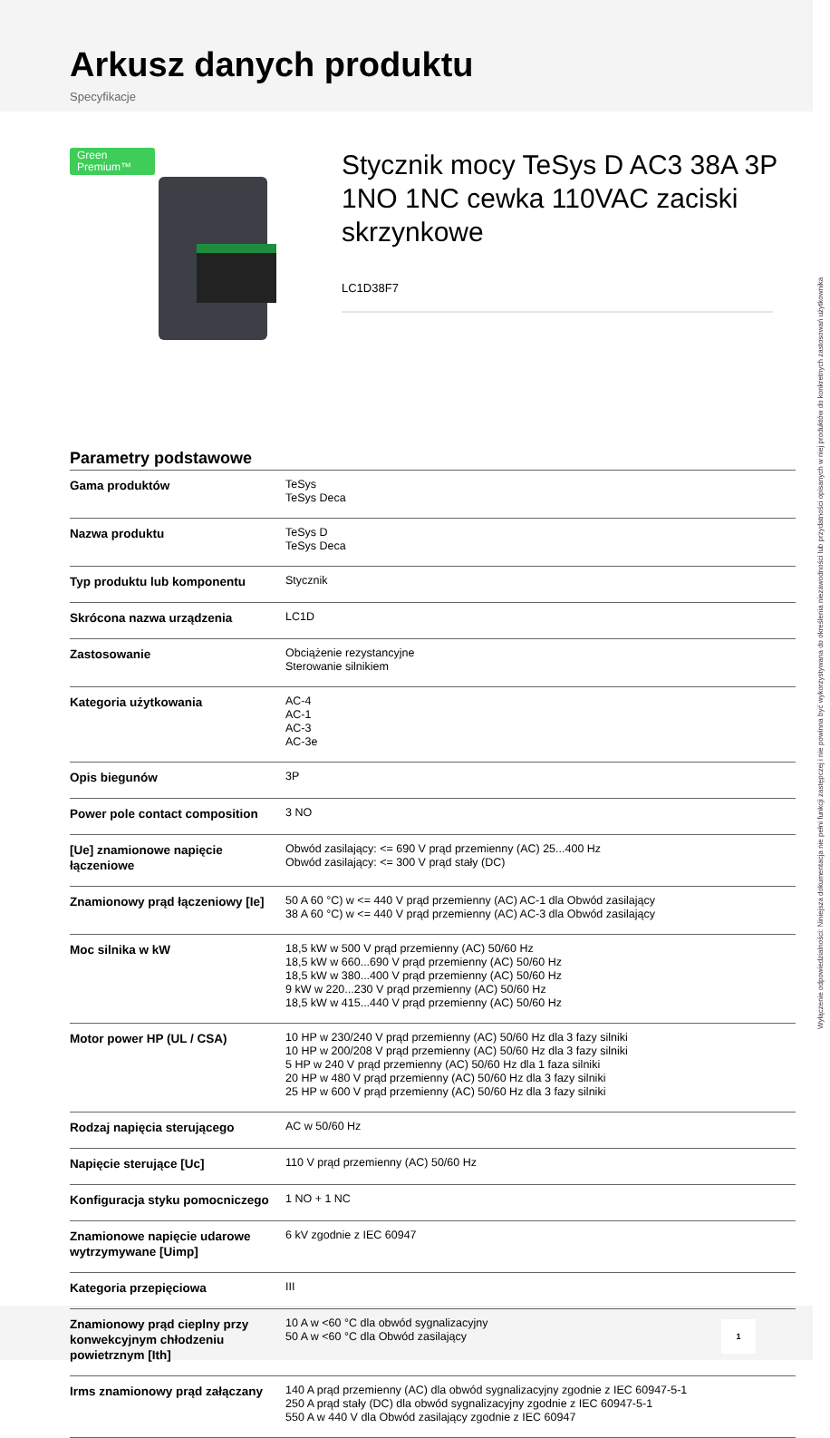Arkusz danych produktu
Specyfikacje
Green
Premium™
Stycznik mocy TeSys D AC3 38A 3P 1NO 1NC cewka 110VAC zaciski skrzynkowe
LC1D38F7
Parametry podstawowe
| Gama produktów | TeSys TeSys Deca |
| Nazwa produktu | TeSys D TeSys Deca |
| Typ produktu lub komponentu | Stycznik |
| Skrócona nazwa urządzenia | LC1D |
| Zastosowanie | Obciążenie rezystancyjne Sterowanie silnikiem |
| Kategoria użytkowania | AC-4 AC-1 AC-3 AC-3e |
| Opis biegunów | 3P |
| Power pole contact composition | 3 NO |
| [Ue] znamionowe napięcie łączeniowe | Obwód zasilający: <= 690 V prąd przemienny (AC) 25...400 Hz Obwód zasilający: <= 300 V prąd stały (DC) |
| Znamionowy prąd łączeniowy [Ie] | 50 A 60 °C) w <= 440 V prąd przemienny (AC) AC-1 dla Obwód zasilający 38 A 60 °C) w <= 440 V prąd przemienny (AC) AC-3 dla Obwód zasilający |
| Moc silnika w kW | 18,5 kW w 500 V prąd przemienny (AC) 50/60 Hz 18,5 kW w 660...690 V prąd przemienny (AC) 50/60 Hz 18,5 kW w 380...400 V prąd przemienny (AC) 50/60 Hz 9 kW w 220...230 V prąd przemienny (AC) 50/60 Hz 18,5 kW w 415...440 V prąd przemienny (AC) 50/60 Hz |
| Motor power HP (UL / CSA) | 10 HP w 230/240 V prąd przemienny (AC) 50/60 Hz dla 3 fazy silniki 10 HP w 200/208 V prąd przemienny (AC) 50/60 Hz dla 3 fazy silniki 5 HP w 240 V prąd przemienny (AC) 50/60 Hz dla 1 faza silniki 20 HP w 480 V prąd przemienny (AC) 50/60 Hz dla 3 fazy silniki 25 HP w 600 V prąd przemienny (AC) 50/60 Hz dla 3 fazy silniki |
| Rodzaj napięcia sterującego | AC w 50/60 Hz |
| Napięcie sterujące [Uc] | 110 V prąd przemienny (AC) 50/60 Hz |
| Konfiguracja styku pomocniczego | 1 NO + 1 NC |
| Znamionowe napięcie udarowe wytrzymywane [Uimp] | 6 kV zgodnie z IEC 60947 |
| Kategoria przepięciowa | III |
| Znamionowy prąd cieplny przy konwekcyjnym chłodzeniu powietrznym [Ith] | 10 A w <60 °C dla obwód sygnalizacyjny 50 A w <60 °C dla Obwód zasilający |
| Irms znamionowy prąd załączany | 140 A prąd przemienny (AC) dla obwód sygnalizacyjny zgodnie z IEC 60947-5-1 250 A prąd stały (DC) dla obwód sygnalizacyjny zgodnie z IEC 60947-5-1 550 A w 440 V dla Obwód zasilający zgodnie z IEC 60947 |
Wyłączenie odpowiedzialności: Niniejsza dokumentacja nie pełni funkcji zastępczej i nie powinna być wykorzystywana do określenia niezawodności lub przydatności opisanych w niej produktów do konkretnych zastosowań użytkownika
1